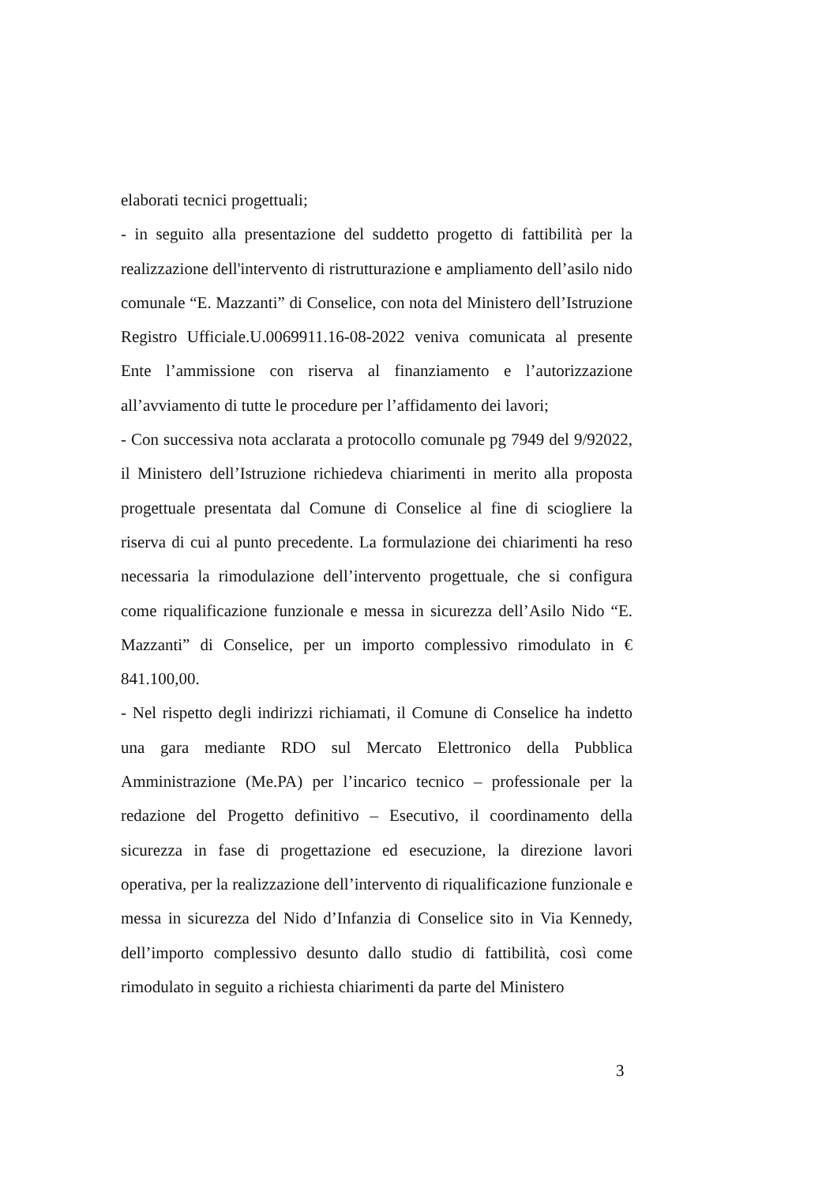elaborati tecnici progettuali;
- in seguito alla presentazione del suddetto progetto di fattibilità per la realizzazione dell'intervento di ristrutturazione e ampliamento dell’asilo nido comunale “E. Mazzanti” di Conselice, con nota del Ministero dell’Istruzione Registro Ufficiale.U.0069911.16-08-2022 veniva comunicata al presente Ente l’ammissione con riserva al finanziamento e l’autorizzazione all’avviamento di tutte le procedure per l’affidamento dei lavori;
- Con successiva nota acclarata a protocollo comunale pg 7949 del 9/92022, il Ministero dell’Istruzione richiedeva chiarimenti in merito alla proposta progettuale presentata dal Comune di Conselice al fine di sciogliere la riserva di cui al punto precedente. La formulazione dei chiarimenti ha reso necessaria la rimodulazione dell’intervento progettuale, che si configura come riqualificazione funzionale e messa in sicurezza dell’Asilo Nido “E. Mazzanti” di Conselice, per un importo complessivo rimodulato in € 841.100,00.
- Nel rispetto degli indirizzi richiamati, il Comune di Conselice ha indetto una gara mediante RDO sul Mercato Elettronico della Pubblica Amministrazione (Me.PA) per l’incarico tecnico – professionale per la redazione del Progetto definitivo – Esecutivo, il coordinamento della sicurezza in fase di progettazione ed esecuzione, la direzione lavori operativa, per la realizzazione dell’intervento di riqualificazione funzionale e messa in sicurezza del Nido d’Infanzia di Conselice sito in Via Kennedy, dell’importo complessivo desunto dallo studio di fattibilità, così come rimodulato in seguito a richiesta chiarimenti da parte del Ministero
3